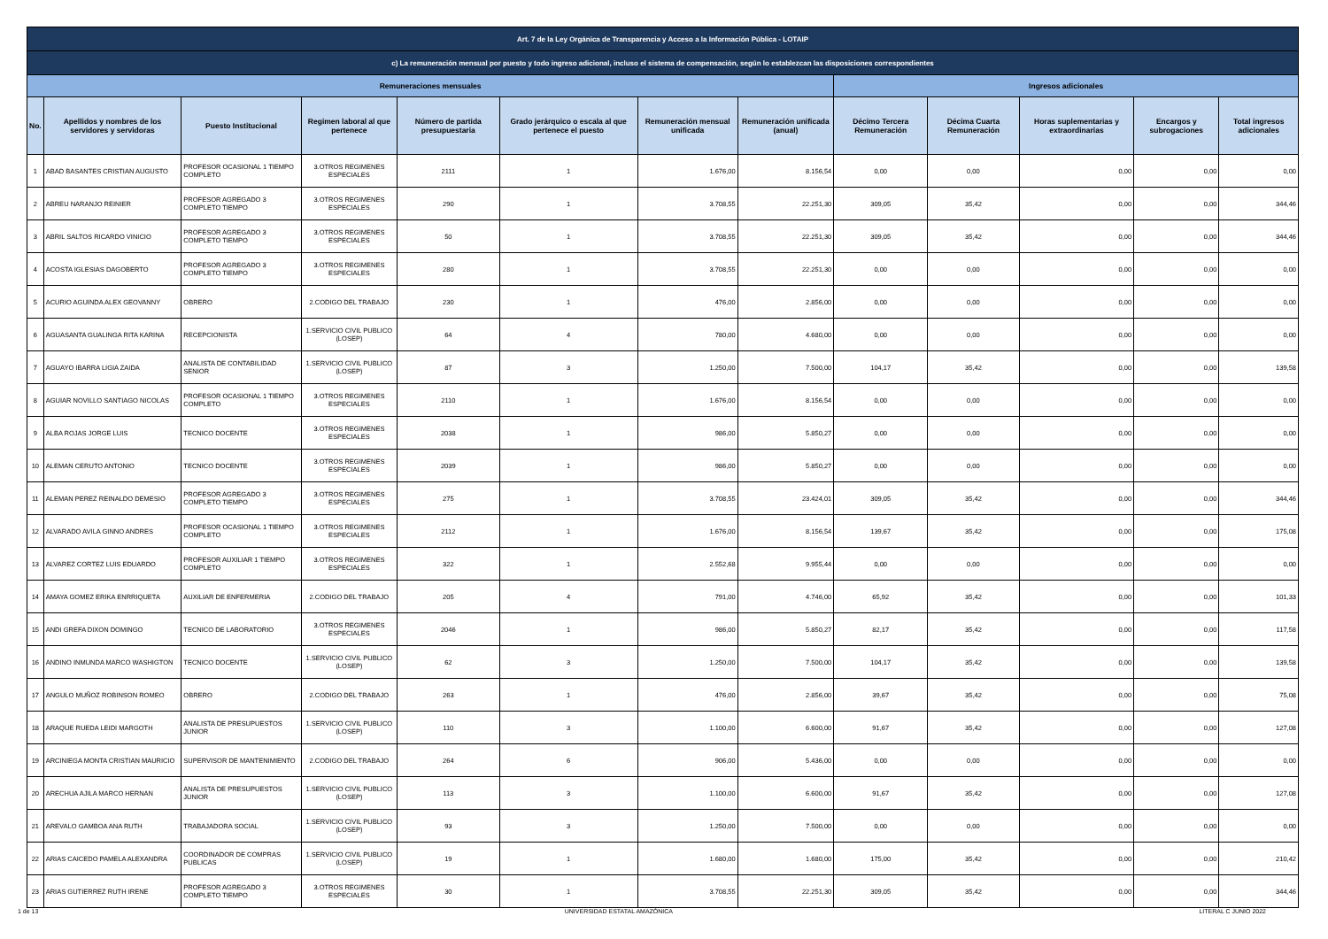| Art. 7 de la Ley Orgánica de Transparencia y Acceso a la Información Pública - LOTAIP | | | | | | | | | | | | |
| --- | --- | --- | --- | --- | --- | --- | --- | --- | --- | --- | --- | --- |
| c) La remuneración mensual por puesto y todo ingreso adicional, incluso el sistema de compensación, según lo establezcan las disposiciones correspondientes | | | | | | | | | | | | |
| Remuneraciones mensuales | | | | | | | | Ingresos adicionales | | | | |
| No. | Apellidos y nombres de los servidores y servidoras | Puesto Institucional | Regimen laboral al que pertenece | Número de partida presupuestaria | Grado jerárquico o escala al que pertenece el puesto | Remuneración mensual unificada | Remuneración unificada (anual) | Décimo Tercera Remuneración | Décima Cuarta Remuneración | Horas suplementarias y extraordinarias | Encargos y subrogaciones | Total ingresos adicionales |
| 1 | ABAD BASANTES CRISTIAN AUGUSTO | PROFESOR OCASIONAL 1 TIEMPO COMPLETO | 3.OTROS REGIMENES ESPECIALES | 2111 | 1 | 1.676,00 | 8.156,54 | 0,00 | 0,00 | 0,00 | 0,00 | 0,00 |
| 2 | ABREU NARANJO REINIER | PROFESOR AGREGADO 3 COMPLETO TIEMPO | 3.OTROS REGIMENES ESPECIALES | 290 | 1 | 3.708,55 | 22.251,30 | 309,05 | 35,42 | 0,00 | 0,00 | 344,46 |
| 3 | ABRIL SALTOS RICARDO VINICIO | PROFESOR AGREGADO 3 COMPLETO TIEMPO | 3.OTROS REGIMENES ESPECIALES | 50 | 1 | 3.708,55 | 22.251,30 | 309,05 | 35,42 | 0,00 | 0,00 | 344,46 |
| 4 | ACOSTA IGLESIAS DAGOBERTO | PROFESOR AGREGADO 3 COMPLETO TIEMPO | 3.OTROS REGIMENES ESPECIALES | 280 | 1 | 3.708,55 | 22.251,30 | 0,00 | 0,00 | 0,00 | 0,00 | 0,00 |
| 5 | ACURIO AGUINDA ALEX GEOVANNY | OBRERO | 2.CODIGO DEL TRABAJO | 230 | 1 | 476,00 | 2.856,00 | 0,00 | 0,00 | 0,00 | 0,00 | 0,00 |
| 6 | AGUASANTA GUALINGA RITA KARINA | RECEPCIONISTA | 1.SERVICIO CIVIL PUBLICO (LOSEP) | 64 | 4 | 780,00 | 4.680,00 | 0,00 | 0,00 | 0,00 | 0,00 | 0,00 |
| 7 | AGUAYO IBARRA LIGIA ZAIDA | ANALISTA DE CONTABILIDAD SENIOR | 1.SERVICIO CIVIL PUBLICO (LOSEP) | 87 | 3 | 1.250,00 | 7.500,00 | 104,17 | 35,42 | 0,00 | 0,00 | 139,58 |
| 8 | AGUIAR NOVILLO SANTIAGO NICOLAS | PROFESOR OCASIONAL 1 TIEMPO COMPLETO | 3.OTROS REGIMENES ESPECIALES | 2110 | 1 | 1.676,00 | 8.156,54 | 0,00 | 0,00 | 0,00 | 0,00 | 0,00 |
| 9 | ALBA ROJAS JORGE LUIS | TECNICO DOCENTE | 3.OTROS REGIMENES ESPECIALES | 2038 | 1 | 986,00 | 5.850,27 | 0,00 | 0,00 | 0,00 | 0,00 | 0,00 |
| 10 | ALEMAN CERUTO ANTONIO | TECNICO DOCENTE | 3.OTROS REGIMENES ESPECIALES | 2039 | 1 | 986,00 | 5.850,27 | 0,00 | 0,00 | 0,00 | 0,00 | 0,00 |
| 11 | ALEMAN PEREZ REINALDO DEMESIO | PROFESOR AGREGADO 3 COMPLETO TIEMPO | 3.OTROS REGIMENES ESPECIALES | 275 | 1 | 3.708,55 | 23.424,01 | 309,05 | 35,42 | 0,00 | 0,00 | 344,46 |
| 12 | ALVARADO AVILA GINNO ANDRES | PROFESOR OCASIONAL 1 TIEMPO COMPLETO | 3.OTROS REGIMENES ESPECIALES | 2112 | 1 | 1.676,00 | 8.156,54 | 139,67 | 35,42 | 0,00 | 0,00 | 175,08 |
| 13 | ALVAREZ CORTEZ LUIS EDUARDO | PROFESOR AUXILIAR 1 TIEMPO COMPLETO | 3.OTROS REGIMENES ESPECIALES | 322 | 1 | 2.552,68 | 9.955,44 | 0,00 | 0,00 | 0,00 | 0,00 | 0,00 |
| 14 | AMAYA GOMEZ ERIKA ENRRIQUETA | AUXILIAR DE ENFERMERIA | 2.CODIGO DEL TRABAJO | 205 | 4 | 791,00 | 4.746,00 | 65,92 | 35,42 | 0,00 | 0,00 | 101,33 |
| 15 | ANDI GREFA DIXON DOMINGO | TECNICO DE LABORATORIO | 3.OTROS REGIMENES ESPECIALES | 2046 | 1 | 986,00 | 5.850,27 | 82,17 | 35,42 | 0,00 | 0,00 | 117,58 |
| 16 | ANDINO INMUNDA MARCO WASHIGTON | TECNICO DOCENTE | 1.SERVICIO CIVIL PUBLICO (LOSEP) | 62 | 3 | 1.250,00 | 7.500,00 | 104,17 | 35,42 | 0,00 | 0,00 | 139,58 |
| 17 | ANGULO MUÑOZ ROBINSON ROMEO | OBRERO | 2.CODIGO DEL TRABAJO | 263 | 1 | 476,00 | 2.856,00 | 39,67 | 35,42 | 0,00 | 0,00 | 75,08 |
| 18 | ARAQUE RUEDA LEIDI MARGOTH | ANALISTA DE PRESUPUESTOS JUNIOR | 1.SERVICIO CIVIL PUBLICO (LOSEP) | 110 | 3 | 1.100,00 | 6.600,00 | 91,67 | 35,42 | 0,00 | 0,00 | 127,08 |
| 19 | ARCINIEGA MONTA CRISTIAN MAURICIO | SUPERVISOR DE MANTENIMIENTO | 2.CODIGO DEL TRABAJO | 264 | 6 | 906,00 | 5.436,00 | 0,00 | 0,00 | 0,00 | 0,00 | 0,00 |
| 20 | ARECHUA AJILA MARCO HERNAN | ANALISTA DE PRESUPUESTOS JUNIOR | 1.SERVICIO CIVIL PUBLICO (LOSEP) | 113 | 3 | 1.100,00 | 6.600,00 | 91,67 | 35,42 | 0,00 | 0,00 | 127,08 |
| 21 | AREVALO GAMBOA ANA RUTH | TRABAJADORA SOCIAL | 1.SERVICIO CIVIL PUBLICO (LOSEP) | 93 | 3 | 1.250,00 | 7.500,00 | 0,00 | 0,00 | 0,00 | 0,00 | 0,00 |
| 22 | ARIAS CAICEDO PAMELA ALEXANDRA | COORDINADOR DE COMPRAS PUBLICAS | 1.SERVICIO CIVIL PUBLICO (LOSEP) | 19 | 1 | 1.680,00 | 1.680,00 | 175,00 | 35,42 | 0,00 | 0,00 | 210,42 |
| 23 | ARIAS GUTIERREZ RUTH IRENE | PROFESOR AGREGADO 3 COMPLETO TIEMPO | 3.OTROS REGIMENES ESPECIALES | 30 | 1 | 3.708,55 | 22.251,30 | 309,05 | 35,42 | 0,00 | 0,00 | 344,46 |
1 de 13 UNIVERSIDAD ESTATAL AMAZÓNICA LITERAL C JUNIO 2022